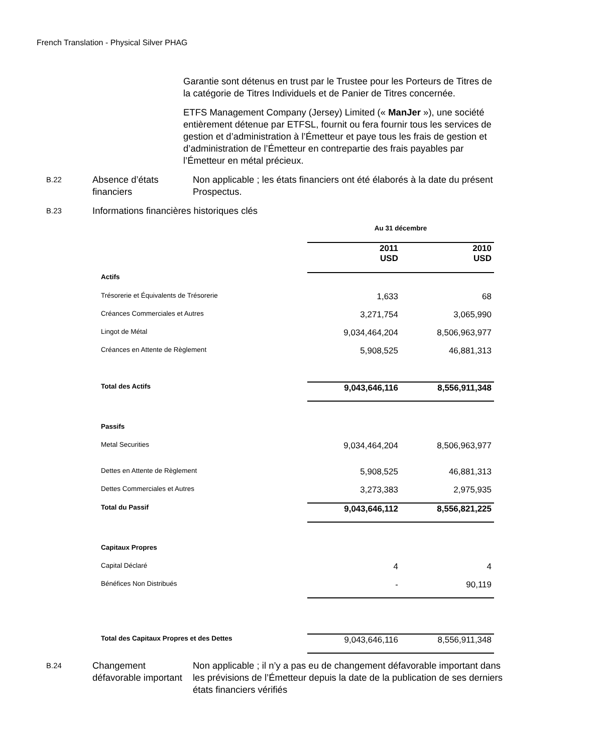French Translation - Physical Silver PHAG
Garantie sont détenus en trust par le Trustee pour les Porteurs de Titres de la catégorie de Titres Individuels et de Panier de Titres concernée.
ETFS Management Company (Jersey) Limited (« ManJer »), une société entièrement détenue par ETFSL, fournit ou fera fournir tous les services de gestion et d’administration à l’Émetteur et paye tous les frais de gestion et d’administration de l’Émetteur en contrepartie des frais payables par l’Émetteur en métal précieux.
B.22
Absence d’états financiers
Non applicable ; les états financiers ont été élaborés à la date du présent Prospectus.
B.23
Informations financières historiques clés
| | Au 31 décembre | |
| | 2011 USD | 2010 USD |
| Actifs | | |
| Trésorerie et Équivalents de Trésorerie | 1,633 | 68 |
| Créances Commerciales et Autres | 3,271,754 | 3,065,990 |
| Lingot de Métal | 9,034,464,204 | 8,506,963,977 |
| Créances en Attente de Règlement | 5,908,525 | 46,881,313 |
| Total des Actifs | 9,043,646,116 | 8,556,911,348 |
| Passifs | | |
| Metal Securities | 9,034,464,204 | 8,506,963,977 |
| Dettes en Attente de Règlement | 5,908,525 | 46,881,313 |
| Dettes Commerciales et Autres | 3,273,383 | 2,975,935 |
| Total du Passif | 9,043,646,112 | 8,556,821,225 |
| Capitaux Propres | | |
| Capital Déclaré | 4 | 4 |
| Bénéfices Non Distribués | - | 90,119 |
| Total des Capitaux Propres et des Dettes | 9,043,646,116 | 8,556,911,348 |
B.24
Changement défavorable important
Non applicable ; il n’y a pas eu de changement défavorable important dans les prévisions de l’Émetteur depuis la date de la publication de ses derniers états financiers vérifiés